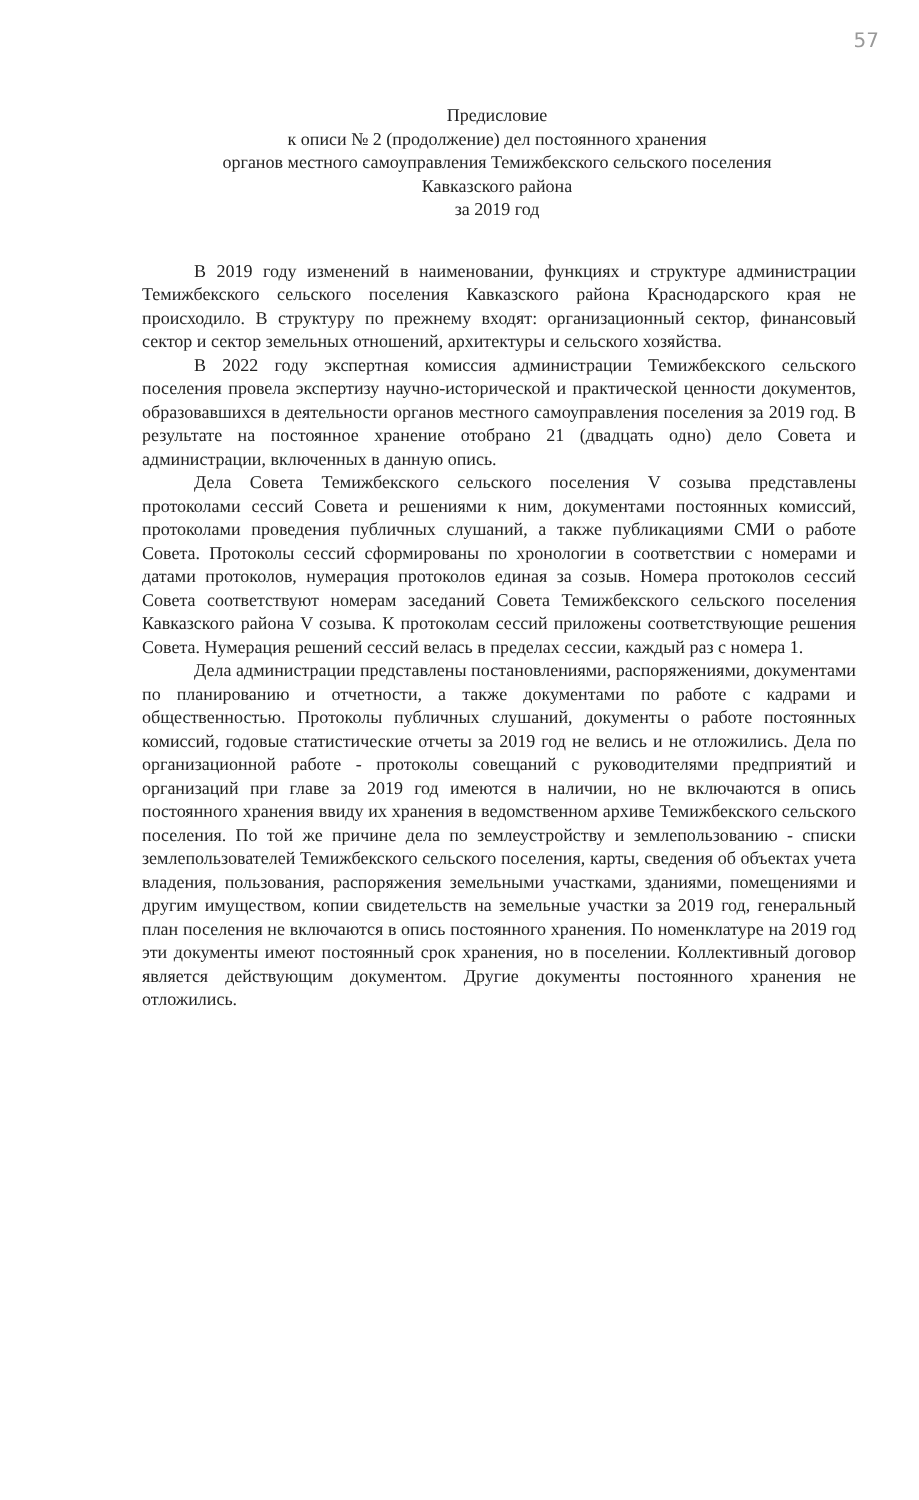57
Предисловие
к описи № 2 (продолжение) дел постоянного хранения
органов местного самоуправления Темижбекского сельского поселения
Кавказского района
за 2019 год
В 2019 году изменений в наименовании, функциях и структуре администрации Темижбекского сельского поселения Кавказского района Краснодарского края не происходило. В структуру по прежнему входят: организационный сектор, финансовый сектор и сектор земельных отношений, архитектуры и сельского хозяйства.
В 2022 году экспертная комиссия администрации Темижбекского сельского поселения провела экспертизу научно-исторической и практической ценности документов, образовавшихся в деятельности органов местного самоуправления поселения за 2019 год. В результате на постоянное хранение отобрано 21 (двадцать одно) дело Совета и администрации, включенных в данную опись.
Дела Совета Темижбекского сельского поселения V созыва представлены протоколами сессий Совета и решениями к ним, документами постоянных комиссий, протоколами проведения публичных слушаний, а также публикациями СМИ о работе Совета. Протоколы сессий сформированы по хронологии в соответствии с номерами и датами протоколов, нумерация протоколов единая за созыв. Номера протоколов сессий Совета соответствуют номерам заседаний Совета Темижбекского сельского поселения Кавказского района V созыва. К протоколам сессий приложены соответствующие решения Совета. Нумерация решений сессий велась в пределах сессии, каждый раз с номера 1.
Дела администрации представлены постановлениями, распоряжениями, документами по планированию и отчетности, а также документами по работе с кадрами и общественностью. Протоколы публичных слушаний, документы о работе постоянных комиссий, годовые статистические отчеты за 2019 год не велись и не отложились. Дела по организационной работе - протоколы совещаний с руководителями предприятий и организаций при главе за 2019 год имеются в наличии, но не включаются в опись постоянного хранения ввиду их хранения в ведомственном архиве Темижбекского сельского поселения. По той же причине дела по землеустройству и землепользованию - списки землепользователей Темижбекского сельского поселения, карты, сведения об объектах учета владения, пользования, распоряжения земельными участками, зданиями, помещениями и другим имуществом, копии свидетельств на земельные участки за 2019 год, генеральный план поселения не включаются в опись постоянного хранения. По номенклатуре на 2019 год эти документы имеют постоянный срок хранения, но в поселении. Коллективный договор является действующим документом. Другие документы постоянного хранения не отложились.